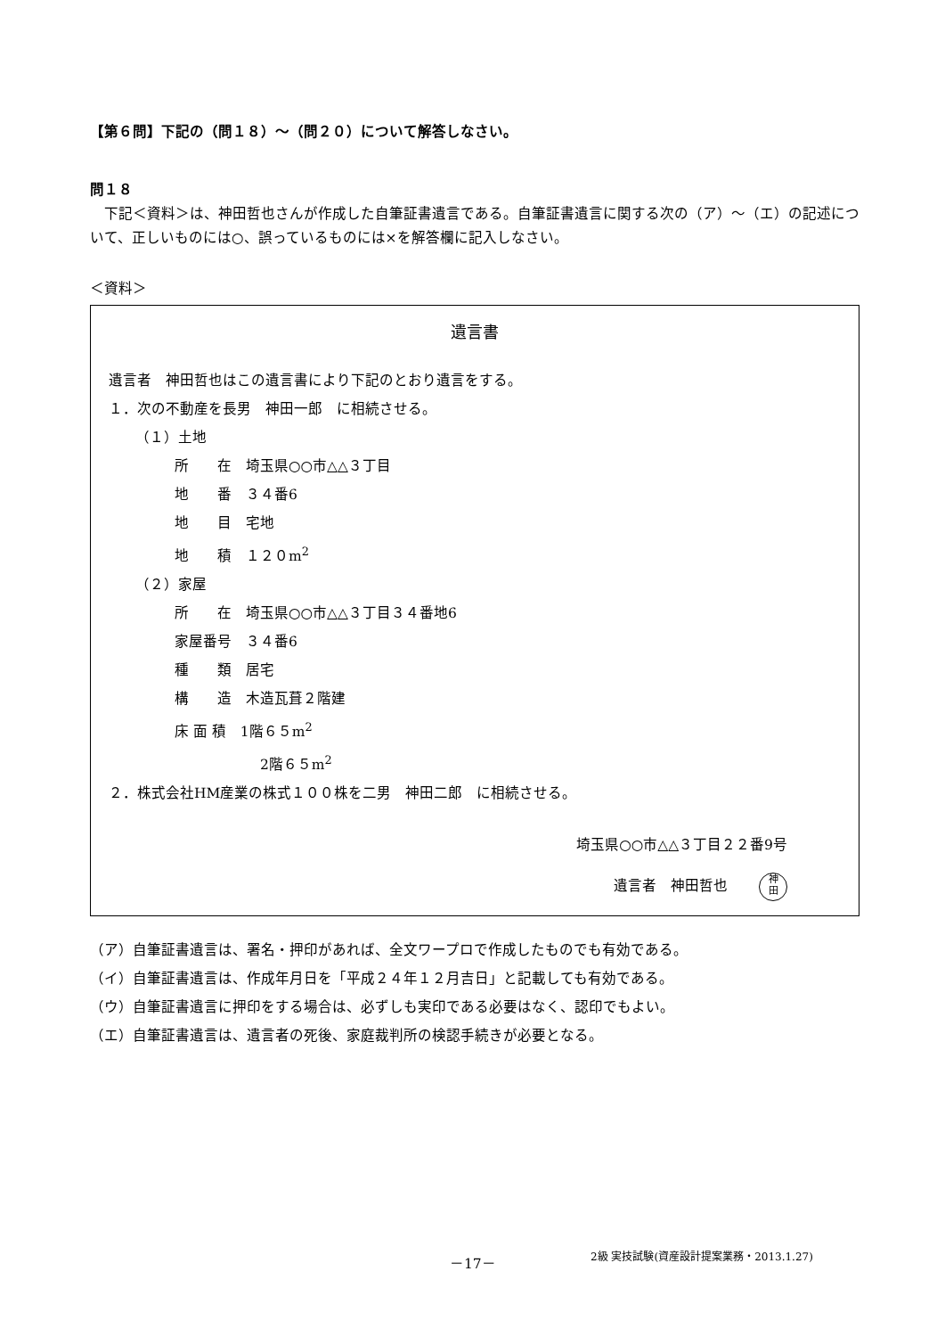【第６問】下記の（問１８）～（問２０）について解答しなさい。
問１８
　下記＜資料＞は、神田哲也さんが作成した自筆証書遺言である。自筆証書遺言に関する次の（ア）～（エ）の記述について、正しいものには○、誤っているものには×を解答欄に記入しなさい。
＜資料＞
遺言書
遺言者　神田哲也はこの遺言書により下記のとおり遺言をする。
１．次の不動産を長男　神田一郎　に相続させる。
（１）土地
所　　在　埼玉県○○市△△３丁目
地　　番　３４番6
地　　目　宅地
地　　積　１２０m<sup>2</sup>
（２）家屋
所　　在　埼玉県○○市△△３丁目３４番地6
家屋番号　３４番6
種　　類　居宅
構　　造　木造瓦葺２階建
床 面 積　1階６５m<sup>2</sup>
2階６５m<sup>2</sup>
２．株式会社HM産業の株式１００株を二男　神田二郎　に相続させる。
埼玉県○○市△△３丁目２２番9号
遺言者　神田哲也 神
田
（ア）自筆証書遺言は、署名・押印があれば、全文ワープロで作成したものでも有効である。
（イ）自筆証書遺言は、作成年月日を「平成２４年１２月吉日」と記載しても有効である。
（ウ）自筆証書遺言に押印をする場合は、必ずしも実印である必要はなく、認印でもよい。
（エ）自筆証書遺言は、遺言者の死後、家庭裁判所の検認手続きが必要となる。
－17－ 2級 実技試験(資産設計提案業務・2013.1.27)